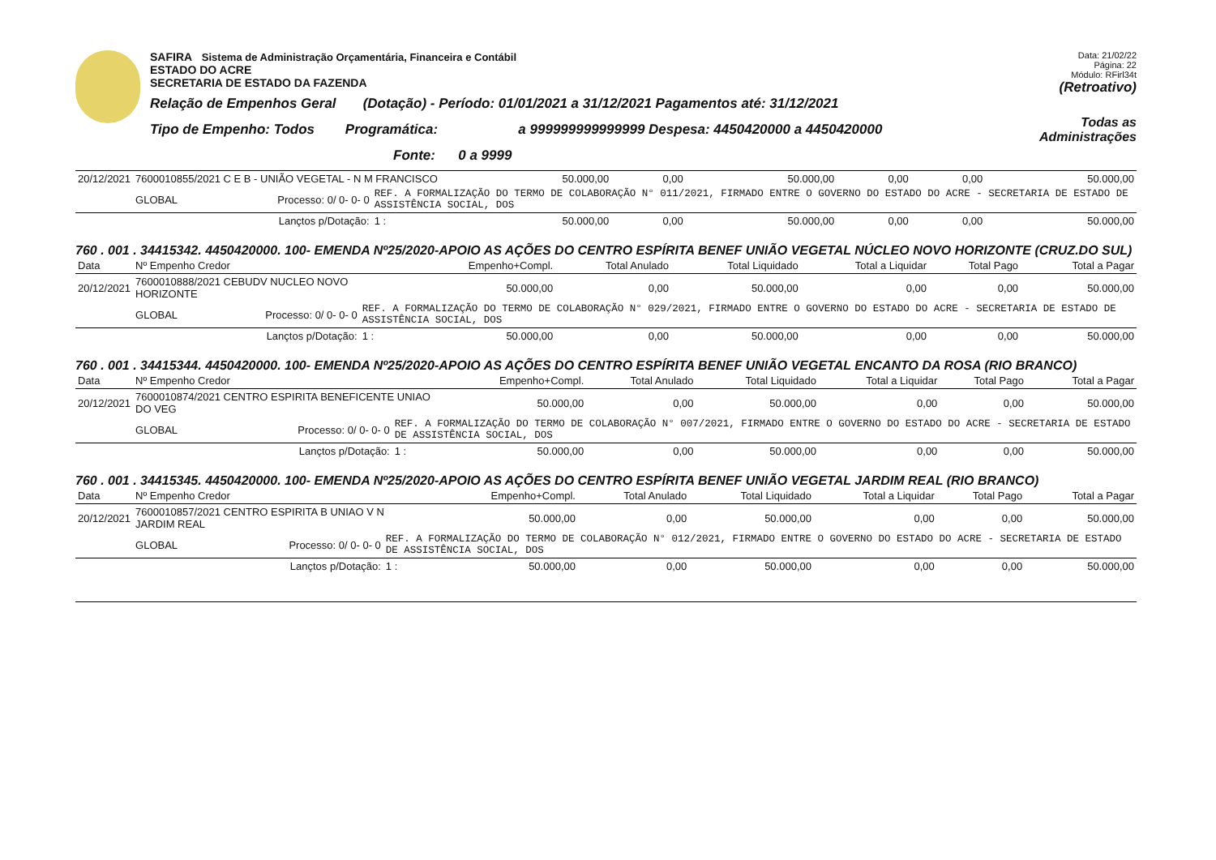SAFIRA Sistema de Administração Orçamentária, Financeira e Contábil
ESTADO DO ACRE
SECRETARIA DE ESTADO DA FAZENDA
Relação de Empenhos Geral (Dotação) - Período: 01/01/2021 a 31/12/2021 Pagamentos até: 31/12/2021
Tipo de Empenho: Todos Programática: a 999999999999999 Despesa: 4450420000 a 4450420000
Fonte: 0 a 9999
Data: 21/02/22
Página: 22
Módulo: RFirl34t
(Retroativo)
Todas as Administrações
| 20/12/2021 | 7600010855/2021 C E B - UNIÃO VEGETAL - N M FRANCISCO | | | 50.000,00 | 0,00 | 50.000,00 | 0,00 | 0,00 | 50.000,00 |
| | GLOBAL | Processo: 0/ 0- 0- 0 | REF. A FORMALIZAÇÃO DO TERMO DE COLABORAÇÃO N° 011/2021, FIRMADO ENTRE O GOVERNO DO ESTADO DO ACRE - SECRETARIA DE ESTADO DE ASSISTÊNCIA SOCIAL, DOS | | | | | | |
| | | Lançtos p/Dotação: | 1 : | 50.000,00 | 0,00 | 50.000,00 | 0,00 | 0,00 | 50.000,00 |
760 . 001 . 34415342. 4450420000. 100- EMENDA Nº25/2020-APOIO AS AÇÕES DO CENTRO ESPÍRITA BENEF UNIÃO VEGETAL NÚCLEO NOVO HORIZONTE (CRUZ.DO SUL)
| Data | Nº Empenho Credor | | | Empenho+Compl. | Total Anulado | Total Liquidado | Total a Liquidar | Total Pago | Total a Pagar |
| --- | --- | --- | --- | --- | --- | --- | --- | --- | --- |
| 20/12/2021 | 7600010888/2021 CEBUDV NUCLEO NOVO HORIZONTE | | | 50.000,00 | 0,00 | 50.000,00 | 0,00 | 0,00 | 50.000,00 |
| | GLOBAL | Processo: 0/ 0- 0- 0 | REF. A FORMALIZAÇÃO DO TERMO DE COLABORAÇÃO N° 029/2021, FIRMADO ENTRE O GOVERNO DO ESTADO DO ACRE - SECRETARIA DE ESTADO DE ASSISTÊNCIA SOCIAL, DOS | | | | | | |
| | | Lançtos p/Dotação: | 1 : | 50.000,00 | 0,00 | 50.000,00 | 0,00 | 0,00 | 50.000,00 |
760 . 001 . 34415344. 4450420000. 100- EMENDA Nº25/2020-APOIO AS AÇÕES DO CENTRO ESPÍRITA BENEF UNIÃO VEGETAL ENCANTO DA ROSA (RIO BRANCO)
| Data | Nº Empenho Credor | | | Empenho+Compl. | Total Anulado | Total Liquidado | Total a Liquidar | Total Pago | Total a Pagar |
| --- | --- | --- | --- | --- | --- | --- | --- | --- | --- |
| 20/12/2021 | 7600010874/2021 CENTRO ESPIRITA BENEFICENTE UNIAO DO VEG | | | 50.000,00 | 0,00 | 50.000,00 | 0,00 | 0,00 | 50.000,00 |
| | GLOBAL | Processo: 0/ 0- 0- 0 | REF. A FORMALIZAÇÃO DO TERMO DE COLABORAÇÃO N° 007/2021, FIRMADO ENTRE O GOVERNO DO ESTADO DO ACRE - SECRETARIA DE ESTADO DE ASSISTÊNCIA SOCIAL, DOS | | | | | | |
| | | Lançtos p/Dotação: | 1 : | 50.000,00 | 0,00 | 50.000,00 | 0,00 | 0,00 | 50.000,00 |
760 . 001 . 34415345. 4450420000. 100- EMENDA Nº25/2020-APOIO AS AÇÕES DO CENTRO ESPÍRITA BENEF UNIÃO VEGETAL JARDIM REAL (RIO BRANCO)
| Data | Nº Empenho Credor | | | Empenho+Compl. | Total Anulado | Total Liquidado | Total a Liquidar | Total Pago | Total a Pagar |
| --- | --- | --- | --- | --- | --- | --- | --- | --- | --- |
| 20/12/2021 | 7600010857/2021 CENTRO ESPIRITA B UNIAO V N JARDIM REAL | | | 50.000,00 | 0,00 | 50.000,00 | 0,00 | 0,00 | 50.000,00 |
| | GLOBAL | Processo: 0/ 0- 0- 0 | REF. A FORMALIZAÇÃO DO TERMO DE COLABORAÇÃO N° 012/2021, FIRMADO ENTRE O GOVERNO DO ESTADO DO ACRE - SECRETARIA DE ESTADO DE ASSISTÊNCIA SOCIAL, DOS | | | | | | |
| | | Lançtos p/Dotação: | 1 : | 50.000,00 | 0,00 | 50.000,00 | 0,00 | 0,00 | 50.000,00 |